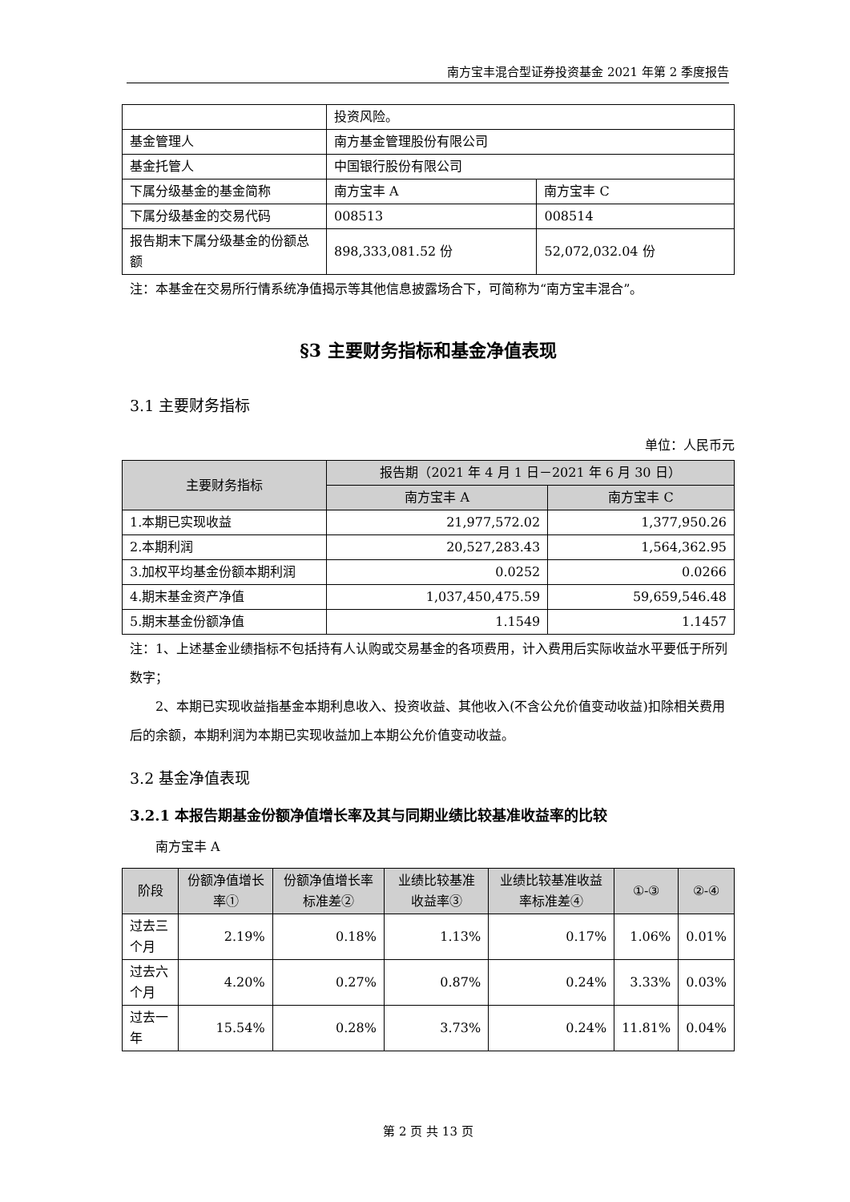南方宝丰混合型证券投资基金 2021 年第 2 季度报告
| | 投资风险。 | |
| 基金管理人 | 南方基金管理股份有限公司 | |
| 基金托管人 | 中国银行股份有限公司 | |
| 下属分级基金的基金简称 | 南方宝丰 A | 南方宝丰 C |
| 下属分级基金的交易代码 | 008513 | 008514 |
| 报告期末下属分级基金的份额总额 | 898,333,081.52 份 | 52,072,032.04 份 |
注：本基金在交易所行情系统净值揭示等其他信息披露场合下，可简称为“南方宝丰混合”。
§3 主要财务指标和基金净值表现
3.1 主要财务指标
单位：人民币元
| 主要财务指标 | 报告期（2021 年 4 月 1 日－2021 年 6 月 30 日） | |
| --- | --- | --- |
| | 南方宝丰 A | 南方宝丰 C |
| 1.本期已实现收益 | 21,977,572.02 | 1,377,950.26 |
| 2.本期利润 | 20,527,283.43 | 1,564,362.95 |
| 3.加权平均基金份额本期利润 | 0.0252 | 0.0266 |
| 4.期末基金资产净值 | 1,037,450,475.59 | 59,659,546.48 |
| 5.期末基金份额净值 | 1.1549 | 1.1457 |
注：1、上述基金业绩指标不包括持有人认购或交易基金的各项费用，计入费用后实际收益水平要低于所列数字；
2、本期已实现收益指基金本期利息收入、投资收益、其他收入(不含公允价值变动收益)扣除相关费用后的余额，本期利润为本期已实现收益加上本期公允价值变动收益。
3.2 基金净值表现
3.2.1 本报告期基金份额净值增长率及其与同期业绩比较基准收益率的比较
南方宝丰 A
| 阶段 | 份额净值增长率① | 份额净值增长率标准差② | 业绩比较基准收益率③ | 业绩比较基准收益率标准差④ | ①-③ | ②-④ |
| --- | --- | --- | --- | --- | --- | --- |
| 过去三个月 | 2.19% | 0.18% | 1.13% | 0.17% | 1.06% | 0.01% |
| 过去六个月 | 4.20% | 0.27% | 0.87% | 0.24% | 3.33% | 0.03% |
| 过去一年 | 15.54% | 0.28% | 3.73% | 0.24% | 11.81% | 0.04% |
第 2 页 共 13 页